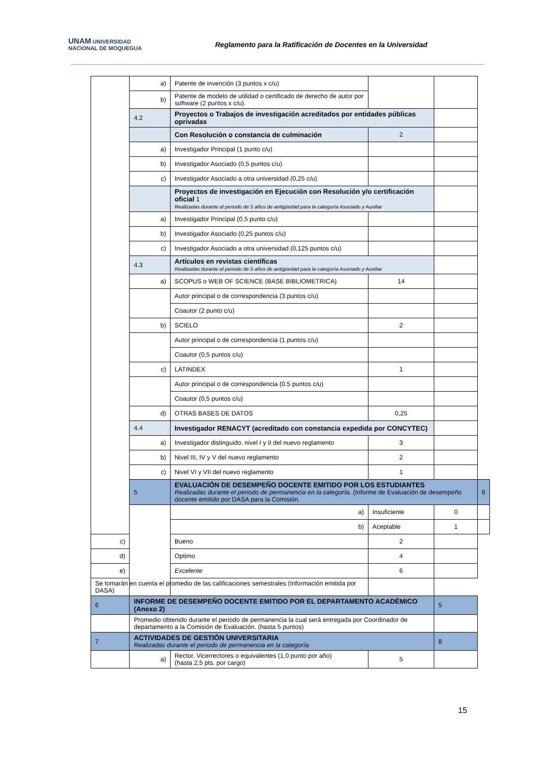UNAM UNIVERSIDAD NACIONAL DE MOQUEGUA
Reglamento para la Ratificación de Docentes en la Universidad
| | a) | Patente de invención (3 puntos x c/u) | | | |
| | b) | Patente de modelo de utilidad o certificado de derecho de autor por software (2 puntos x c/u). | | | |
| | 4.2 | Proyectos o Trabajos de investigación acreditados por entidades públicas oprivadas | | | |
| | | Con Resolución o constancia de culminación | 2 | | |
| | a) | Investigador Principal (1 punto c/u) | | | |
| | b) | Investigador Asociado (0,5 puntos c/u) | | | |
| | c) | Investigador Asociado a otra universidad (0,25 c/u) | | | |
| | | Proyectos de investigación en Ejecución con Resolución y/o certificación oficial 1 Realizadas durante el periodo de 5 años de antigüedad para la categoría Asociado y Auxiliar | | | |
| | a) | Investigador Principal (0,5 punto c/u) | | | |
| | b) | Investigador Asociado (0,25 puntos c/u) | | | |
| | c) | Investigador Asociado a otra universidad (0,125 puntos c/u) | | | |
| | 4.3 | Artículos en revistas científicas Realizadas durante el periodo de 5 años de antigüedad para la categoría Asociado y Auxiliar | | | |
| | a) | SCOPUS o WEB OF SCIENCE (BASE BIBLIOMETRICA) | 14 | | |
| | | Autor principal o de correspondencia (3 puntos c/u) | | | |
| | | Coautor (2 punto c/u) | | | |
| | b) | SCIELO | 2 | | |
| | | Autor principal o de correspondencia (1 puntos c/u) | | | |
| | | Coautor (0,5 puntos c/u) | | | |
| | c) | LATINDEX | 1 | | |
| | | Autor principal o de correspondencia (0.5 puntos c/u) | | | |
| | | Coautor (0,5 puntos c/u) | | | |
| | d) | OTRAS BASES DE DATOS | 0,25 | | |
| | 4.4 | Investigador RENACYT (acreditado con constancia expedida por CONCYTEC) | | | |
| | a) | Investigador distinguido, nivel I y II del nuevo reglamento | 3 | | |
| | b) | Nivel III, IV y V del nuevo reglamento | 2 | | |
| | c) | Nivel VI y VII del nuevo reglamento | 1 | | |
| | 5 | EVALUACIÓN DE DESEMPEÑO DOCENTE EMITIDO POR LOS ESTUDIANTES Realizadas durante el periodo de permanencia en la categoría. (Informe de Evaluación de desempeño docente emitido por DASA para la Comisión. | | | 6 |
| | | a) | Insuficiente | 0 | |
| | | b) | Aceptable | 1 | |
| c) | | Bueno | 2 | | |
| d) | | Optimo | 4 | | |
| e) | | Excelente | 6 | | |
| Se tomarán en cuenta el promedio de las calificaciones semestrales (Información emitida por DASA) | | | | | |
| 6 | INFORME DE DESEMPEÑO DOCENTE EMITIDO POR EL DEPARTAMENTO ACADÉMICO (Anexo 2) | | | 5 | |
| | Promedio obtenido durante el periodo de permanencia la cual será entregada por Coordinador de departamento a la Comisión de Evaluación. (hasta 5 puntos) | | | | |
| 7 | ACTIVIDADES DE GESTIÓN UNIVERSITARIA Realizadas durante el periodo de permanencia en la categoría | | | 8 | |
| | a) | Rector, Vicerrectores o equivalentes (1,0 punto por año) (hasta 2,5 pts. por cargo) | 5 | | |
15